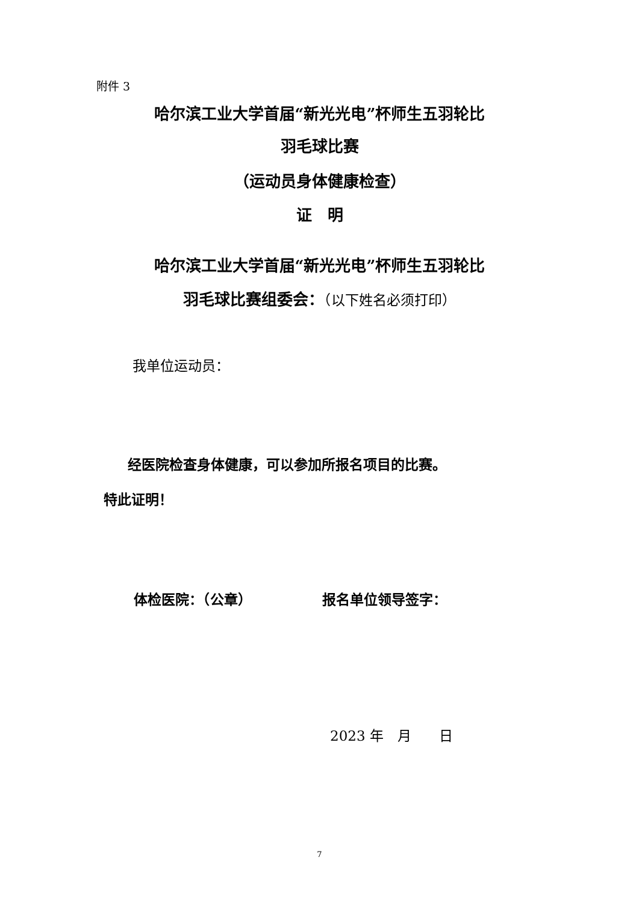附件 3
哈尔滨工业大学首届“新光光电”杯师生五羽轮比
羽毛球比赛
（运动员身体健康检查）
证　明
哈尔滨工业大学首届“新光光电”杯师生五羽轮比
羽毛球比赛组委会：（以下姓名必须打印）
我单位运动员：
经医院检查身体健康，可以参加所报名项目的比赛。
特此证明！
体检医院：（公章） 报名单位领导签字：
2023 年　月　　日
7